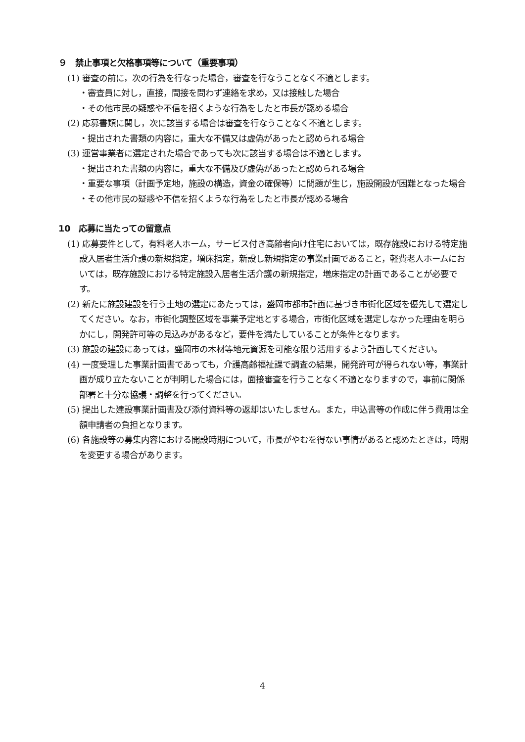９　禁止事項と欠格事項等について（重要事項）
(1) 審査の前に，次の行為を行なった場合，審査を行なうことなく不適とします。
・審査員に対し，直接，間接を問わず連絡を求め，又は接触した場合
・その他市民の疑惑や不信を招くような行為をしたと市長が認める場合
(2) 応募書類に関し，次に該当する場合は審査を行なうことなく不適とします。
・提出された書類の内容に，重大な不備又は虚偽があったと認められる場合
(3) 運営事業者に選定された場合であっても次に該当する場合は不適とします。
・提出された書類の内容に，重大な不備及び虚偽があったと認められる場合
・重要な事項（計画予定地，施設の構造，資金の確保等）に問題が生じ，施設開設が困難となった場合
・その他市民の疑惑や不信を招くような行為をしたと市長が認める場合
10　応募に当たっての留意点
(1) 応募要件として，有料老人ホーム，サービス付き高齢者向け住宅においては，既存施設における特定施設入居者生活介護の新規指定，増床指定，新設し新規指定の事業計画であること，軽費老人ホームにおいては，既存施設における特定施設入居者生活介護の新規指定，増床指定の計画であることが必要です。
(2) 新たに施設建設を行う土地の選定にあたっては，盛岡市都市計画に基づき市街化区域を優先して選定してください。なお，市街化調整区域を事業予定地とする場合，市街化区域を選定しなかった理由を明らかにし，開発許可等の見込みがあるなど，要件を満たしていることが条件となります。
(3) 施設の建設にあっては，盛岡市の木材等地元資源を可能な限り活用するよう計画してください。
(4) 一度受理した事業計画書であっても，介護高齢福祉課で調査の結果，開発許可が得られない等，事業計画が成り立たないことが判明した場合には，面接審査を行うことなく不適となりますので，事前に関係部署と十分な協議・調整を行ってください。
(5) 提出した建設事業計画書及び添付資料等の返却はいたしません。また，申込書等の作成に伴う費用は全額申請者の負担となります。
(6) 各施設等の募集内容における開設時期について，市長がやむを得ない事情があると認めたときは，時期を変更する場合があります。
4